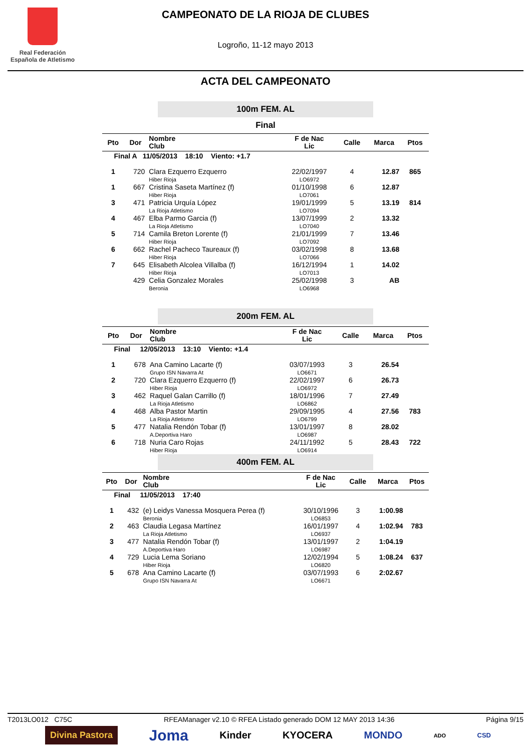Real Federación
Española de Atletismo
CAMPEONATO DE LA RIOJA DE CLUBES
Logroño, 11-12 mayo 2013
ACTA DEL CAMPEONATO
100m FEM. AL
Final
| Pto | Dor | Nombre Club | F de Nac Lic | Calle | Marca | Ptos |
| --- | --- | --- | --- | --- | --- | --- |
| Final A 11/05/2013 18:10 Viento: +1.7 | | | | | | |
| 1 | 720 | Clara Ezquerro Ezquerro Hiber Rioja | 22/02/1997 LO6972 | 4 | 12.87 | 865 |
| 1 | 667 | Cristina Saseta Martínez (f) Hiber Rioja | 01/10/1998 LO7061 | 6 | 12.87 | |
| 3 | 471 | Patricia Urquía López La Rioja Atletismo | 19/01/1999 LO7094 | 5 | 13.19 | 814 |
| 4 | 467 | Elba Parmo Garcia (f) La Rioja Atletismo | 13/07/1999 LO7040 | 2 | 13.32 | |
| 5 | 714 | Camila Breton Lorente (f) Hiber Rioja | 21/01/1999 LO7092 | 7 | 13.46 | |
| 6 | 662 | Rachel Pacheco Taureaux (f) Hiber Rioja | 03/02/1998 LO7066 | 8 | 13.68 | |
| 7 | 645 | Elisabeth Alcolea Villalba (f) Hiber Rioja | 16/12/1994 LO7013 | 1 | 14.02 | |
| | 429 | Celia Gonzalez Morales Beronia | 25/02/1998 LO6968 | 3 | AB | |
200m FEM. AL
| Pto | Dor | Nombre Club | F de Nac Lic | Calle | Marca | Ptos |
| --- | --- | --- | --- | --- | --- | --- |
| Final 12/05/2013 13:10 Viento: +1.4 | | | | | | |
| 1 | 678 | Ana Camino Lacarte (f) Grupo ISN Navarra At | 03/07/1993 LO6671 | 3 | 26.54 | |
| 2 | 720 | Clara Ezquerro Ezquerro (f) Hiber Rioja | 22/02/1997 LO6972 | 6 | 26.73 | |
| 3 | 462 | Raquel Galan Carrillo (f) La Rioja Atletismo | 18/01/1996 LO6862 | 7 | 27.49 | |
| 4 | 468 | Alba Pastor Martin La Rioja Atletismo | 29/09/1995 LO6799 | 4 | 27.56 | 783 |
| 5 | 477 | Natalia Rendón Tobar (f) A.Deportiva Haro | 13/01/1997 LO6987 | 8 | 28.02 | |
| 6 | 718 | Nuria Caro Rojas Hiber Rioja | 24/11/1992 LO6914 | 5 | 28.43 | 722 |
400m FEM. AL
| Pto | Dor | Nombre Club | F de Nac Lic | Calle | Marca | Ptos |
| --- | --- | --- | --- | --- | --- | --- |
| Final 11/05/2013 17:40 | | | | | | |
| 1 | 432 | (e) Leidys Vanessa Mosquera Perea (f) Beronia | 30/10/1996 LO6853 | 3 | 1:00.98 | |
| 2 | 463 | Claudia Legasa Martínez La Rioja Atletismo | 16/01/1997 LO6937 | 4 | 1:02.94 | 783 |
| 3 | 477 | Natalia Rendón Tobar (f) A.Deportiva Haro | 13/01/1997 LO6987 | 2 | 1:04.19 | |
| 4 | 729 | Lucia Lema Soriano Hiber Rioja | 12/02/1994 LO6820 | 5 | 1:08.24 | 637 |
| 5 | 678 | Ana Camino Lacarte (f) Grupo ISN Navarra At | 03/07/1993 LO6671 | 6 | 2:02.67 | |
T2013LO012 C75C RFEAManager v2.10 © RFEA Listado generado DOM 12 MAY 2013 14:36 Página 9/15
Divina Pastora Joma Kinder KYOCERA MONDO ADO CSD